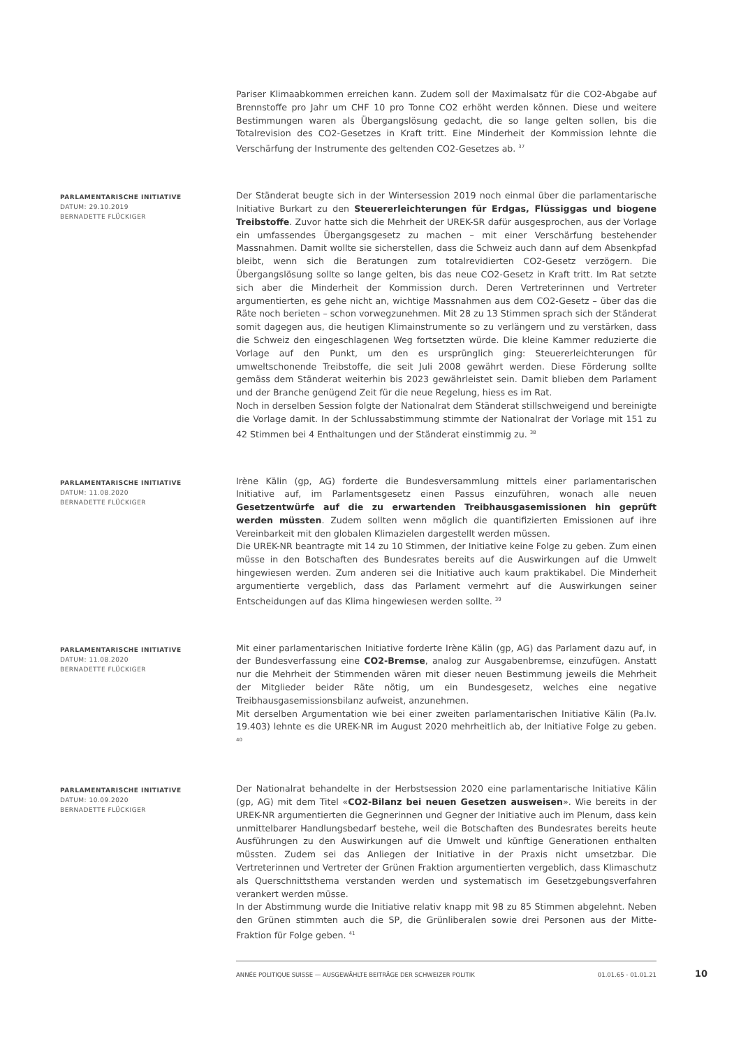Pariser Klimaabkommen erreichen kann. Zudem soll der Maximalsatz für die CO2-Abgabe auf Brennstoffe pro Jahr um CHF 10 pro Tonne CO2 erhöht werden können. Diese und weitere Bestimmungen waren als Übergangslösung gedacht, die so lange gelten sollen, bis die Totalrevision des CO2-Gesetzes in Kraft tritt. Eine Minderheit der Kommission lehnte die Verschärfung der Instrumente des geltenden CO2-Gesetzes ab. <sup>37</sup>
PARLAMENTARISCHE INITIATIVE
DATUM: 29.10.2019
BERNADETTE FLÜCKIGER
Der Ständerat beugte sich in der Wintersession 2019 noch einmal über die parlamentarische Initiative Burkart zu den Steuererleichterungen für Erdgas, Flüssiggas und biogene Treibstoffe. Zuvor hatte sich die Mehrheit der UREK-SR dafür ausgesprochen, aus der Vorlage ein umfassendes Übergangsgesetz zu machen – mit einer Verschärfung bestehender Massnahmen. Damit wollte sie sicherstellen, dass die Schweiz auch dann auf dem Absenkpfad bleibt, wenn sich die Beratungen zum totalrevidierten CO2-Gesetz verzögern. Die Übergangslösung sollte so lange gelten, bis das neue CO2-Gesetz in Kraft tritt. Im Rat setzte sich aber die Minderheit der Kommission durch. Deren Vertreterinnen und Vertreter argumentierten, es gehe nicht an, wichtige Massnahmen aus dem CO2-Gesetz – über das die Räte noch berieten – schon vorwegzunehmen. Mit 28 zu 13 Stimmen sprach sich der Ständerat somit dagegen aus, die heutigen Klimainstrumente so zu verlängern und zu verstärken, dass die Schweiz den eingeschlagenen Weg fortsetzten würde. Die kleine Kammer reduzierte die Vorlage auf den Punkt, um den es ursprünglich ging: Steuererleichterungen für umweltschonende Treibstoffe, die seit Juli 2008 gewährt werden. Diese Förderung sollte gemäss dem Ständerat weiterhin bis 2023 gewährleistet sein. Damit blieben dem Parlament und der Branche genügend Zeit für die neue Regelung, hiess es im Rat.
Noch in derselben Session folgte der Nationalrat dem Ständerat stillschweigend und bereinigte die Vorlage damit. In der Schlussabstimmung stimmte der Nationalrat der Vorlage mit 151 zu 42 Stimmen bei 4 Enthaltungen und der Ständerat einstimmig zu. <sup>38</sup>
PARLAMENTARISCHE INITIATIVE
DATUM: 11.08.2020
BERNADETTE FLÜCKIGER
Irène Kälin (gp, AG) forderte die Bundesversammlung mittels einer parlamentarischen Initiative auf, im Parlamentsgesetz einen Passus einzuführen, wonach alle neuen Gesetzentwürfe auf die zu erwartenden Treibhausgasemissionen hin geprüft werden müssten. Zudem sollten wenn möglich die quantifizierten Emissionen auf ihre Vereinbarkeit mit den globalen Klimazielen dargestellt werden müssen.
Die UREK-NR beantragte mit 14 zu 10 Stimmen, der Initiative keine Folge zu geben. Zum einen müsse in den Botschaften des Bundesrates bereits auf die Auswirkungen auf die Umwelt hingewiesen werden. Zum anderen sei die Initiative auch kaum praktikabel. Die Minderheit argumentierte vergeblich, dass das Parlament vermehrt auf die Auswirkungen seiner Entscheidungen auf das Klima hingewiesen werden sollte. <sup>39</sup>
PARLAMENTARISCHE INITIATIVE
DATUM: 11.08.2020
BERNADETTE FLÜCKIGER
Mit einer parlamentarischen Initiative forderte Irène Kälin (gp, AG) das Parlament dazu auf, in der Bundesverfassung eine CO2-Bremse, analog zur Ausgabenbremse, einzufügen. Anstatt nur die Mehrheit der Stimmenden wären mit dieser neuen Bestimmung jeweils die Mehrheit der Mitglieder beider Räte nötig, um ein Bundesgesetz, welches eine negative Treibhausgasemissionsbilanz aufweist, anzunehmen.
Mit derselben Argumentation wie bei einer zweiten parlamentarischen Initiative Kälin (Pa.Iv. 19.403) lehnte es die UREK-NR im August 2020 mehrheitlich ab, der Initiative Folge zu geben. <sup>40</sup>
PARLAMENTARISCHE INITIATIVE
DATUM: 10.09.2020
BERNADETTE FLÜCKIGER
Der Nationalrat behandelte in der Herbstsession 2020 eine parlamentarische Initiative Kälin (gp, AG) mit dem Titel «CO2-Bilanz bei neuen Gesetzen ausweisen». Wie bereits in der UREK-NR argumentierten die Gegnerinnen und Gegner der Initiative auch im Plenum, dass kein unmittelbarer Handlungsbedarf bestehe, weil die Botschaften des Bundesrates bereits heute Ausführungen zu den Auswirkungen auf die Umwelt und künftige Generationen enthalten müssten. Zudem sei das Anliegen der Initiative in der Praxis nicht umsetzbar. Die Vertreterinnen und Vertreter der Grünen Fraktion argumentierten vergeblich, dass Klimaschutz als Querschnittsthema verstanden werden und systematisch im Gesetzgebungsverfahren verankert werden müsse.
In der Abstimmung wurde die Initiative relativ knapp mit 98 zu 85 Stimmen abgelehnt. Neben den Grünen stimmten auch die SP, die Grünliberalen sowie drei Personen aus der Mitte-Fraktion für Folge geben. <sup>41</sup>
ANNÉE POLITIQUE SUISSE — AUSGEWÄHLTE BEITRÄGE DER SCHWEIZER POLITIK 01.01.65 - 01.01.21
10